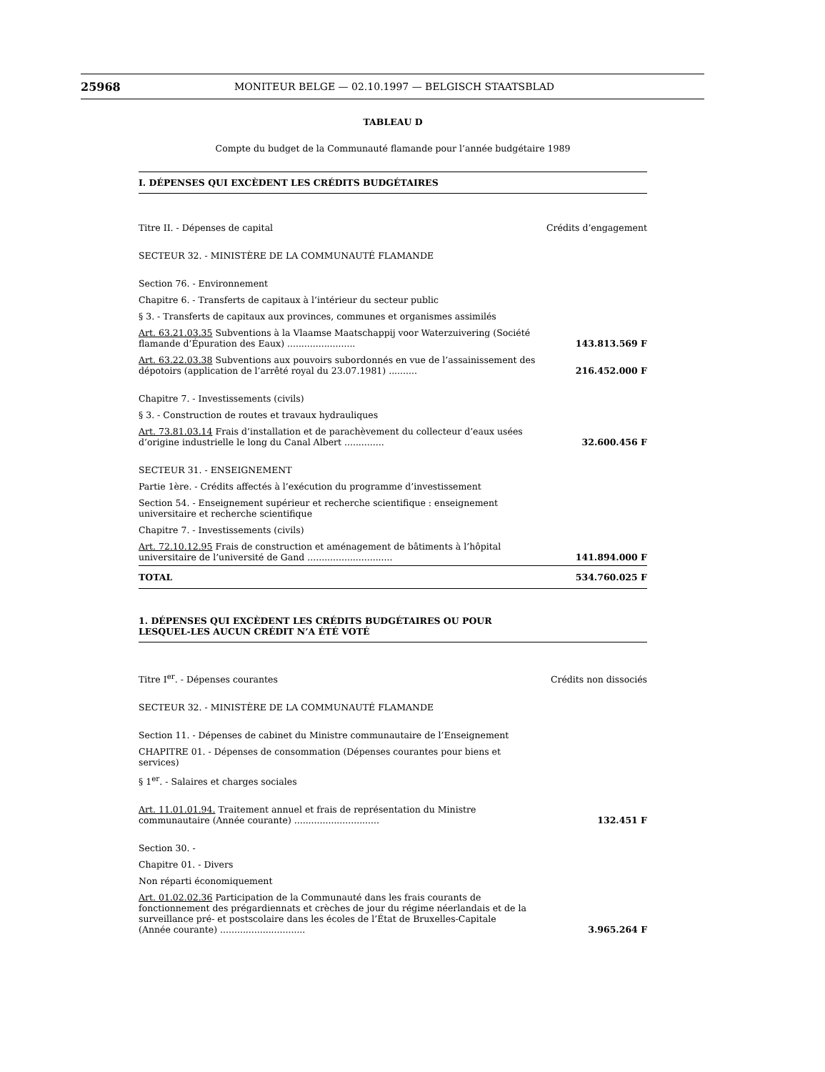25968 MONITEUR BELGE — 02.10.1997 — BELGISCH STAATSBLAD
TABLEAU D
Compte du budget de la Communauté flamande pour l’année budgétaire 1989
I. DÉPENSES QUI EXCÈDENT LES CRÉDITS BUDGÉTAIRES
| Titre II. - Dépenses de capital | Crédits d’engagement |
| SECTEUR 32. - MINISTÈRE DE LA COMMUNAUTÉ FLAMANDE | |
| Section 76. - Environnement | |
| Chapitre 6. - Transferts de capitaux à l’intérieur du secteur public | |
| § 3. - Transferts de capitaux aux provinces, communes et organismes assimilés | |
| Art. 63.21.03.35 Subventions à la Vlaamse Maatschappij voor Waterzuivering (Société flamande d’Épuration des Eaux) ........................ | 143.813.569 F |
| Art. 63.22.03.38 Subventions aux pouvoirs subordonnés en vue de l’assainissement des dépotoirs (application de l’arrêté royal du 23.07.1981) .......... | 216.452.000 F |
| Chapitre 7. - Investissements (civils) | |
| § 3. - Construction de routes et travaux hydrauliques | |
| Art. 73.81.03.14 Frais d’installation et de parachèvement du collecteur d’eaux usées d’origine industrielle le long du Canal Albert .............. | 32.600.456 F |
| SECTEUR 31. - ENSEIGNEMENT | |
| Partie 1ère. - Crédits affectés à l’exécution du programme d’investissement | |
| Section 54. - Enseignement supérieur et recherche scientifique : enseignement universitaire et recherche scientifique | |
| Chapitre 7. - Investissements (civils) | |
| Art. 72.10.12.95 Frais de construction et aménagement de bâtiments à l’hôpital universitaire de l’université de Gand .............................. | 141.894.000 F |
| TOTAL | 534.760.025 F |
1. DÉPENSES QUI EXCÈDENT LES CRÉDITS BUDGÉTAIRES OU POUR LESQUEL-LES AUCUN CRÉDIT N’A ÉTÉ VOTÉ
| Titre I<sup>er</sup>. - Dépenses courantes | Crédits non dissociés |
| SECTEUR 32. - MINISTÈRE DE LA COMMUNAUTÉ FLAMANDE | |
| Section 11. - Dépenses de cabinet du Ministre communautaire de l’Enseignement | |
| CHAPITRE 01. - Dépenses de consommation (Dépenses courantes pour biens et services) | |
| § 1<sup>er</sup>. - Salaires et charges sociales | |
| Art. 11.01.01.94. Traitement annuel et frais de représentation du Ministre communautaire (Année courante) .............................. | 132.451 F |
| Section 30. - | |
| Chapitre 01. - Divers | |
| Non réparti économiquement | |
| Art. 01.02.02.36 Participation de la Communauté dans les frais courants de fonctionnement des prégardiennats et crèches de jour du régime néerlandais et de la surveillance pré- et postscolaire dans les écoles de l’État de Bruxelles-Capitale (Année courante) .............................. | 3.965.264 F |